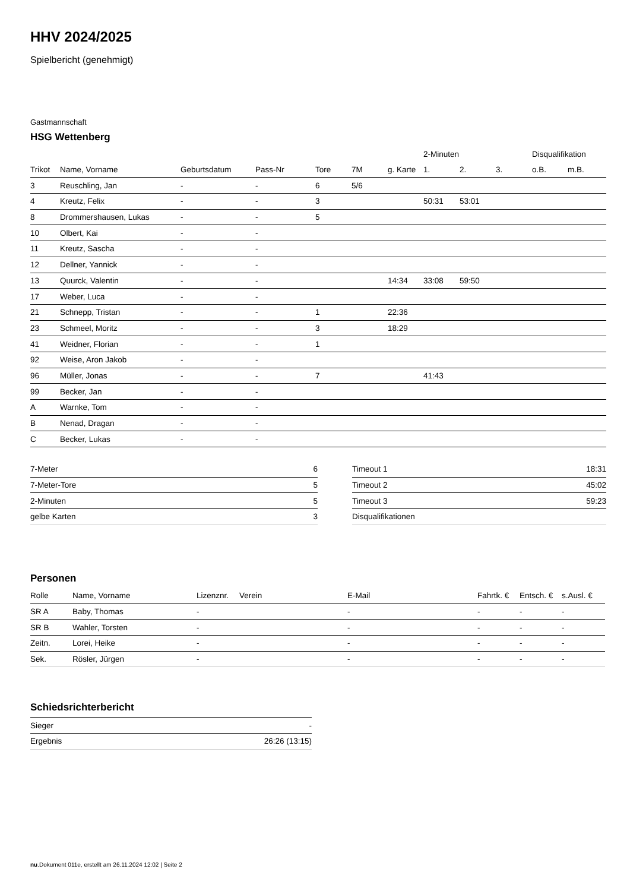HHV 2024/2025
Spielbericht (genehmigt)
Gastmannschaft
HSG Wettenberg
| | | | | | | | 2-Minuten | | | Disqualifikation | |
| --- | --- | --- | --- | --- | --- | --- | --- | --- | --- | --- | --- |
| Trikot | Name, Vorname | Geburtsdatum | Pass-Nr | Tore | 7M | g. Karte | 1. | 2. | 3. | o.B. | m.B. |
| 3 | Reuschling, Jan | - | - | 6 | 5/6 | | | | | | |
| 4 | Kreutz, Felix | - | - | 3 | | | 50:31 | 53:01 | | | |
| 8 | Drommershausen, Lukas | - | - | 5 | | | | | | | |
| 10 | Olbert, Kai | - | - | | | | | | | | |
| 11 | Kreutz, Sascha | - | - | | | | | | | | |
| 12 | Dellner, Yannick | - | - | | | | | | | | |
| 13 | Quurck, Valentin | - | - | | | 14:34 | 33:08 | 59:50 | | | |
| 17 | Weber, Luca | - | - | | | | | | | | |
| 21 | Schnepp, Tristan | - | - | 1 | | 22:36 | | | | | |
| 23 | Schmeel, Moritz | - | - | 3 | | 18:29 | | | | | |
| 41 | Weidner, Florian | - | - | 1 | | | | | | | |
| 92 | Weise, Aron Jakob | - | - | | | | | | | | |
| 96 | Müller, Jonas | - | - | 7 | | | 41:43 | | | | |
| 99 | Becker, Jan | - | - | | | | | | | | |
| A | Warnke, Tom | - | - | | | | | | | | |
| B | Nenad, Dragan | - | - | | | | | | | | |
| C | Becker, Lukas | - | - | | | | | | | | |
| 7-Meter | 6 |
| 7-Meter-Tore | 5 |
| 2-Minuten | 5 |
| gelbe Karten | 3 |
| Timeout 1 | 18:31 |
| Timeout 2 | 45:02 |
| Timeout 3 | 59:23 |
| Disqualifikationen | |
Personen
| Rolle | Name, Vorname | Lizenznr. | Verein | E-Mail | Fahrtk. € | Entsch. € | s.Ausl. € |
| --- | --- | --- | --- | --- | --- | --- | --- |
| SR A | Baby, Thomas | - | | - | - | - | - |
| SR B | Wahler, Torsten | - | | - | - | - | - |
| Zeitn. | Lorei, Heike | - | | - | - | - | - |
| Sek. | Rösler, Jürgen | - | | - | - | - | - |
Schiedsrichterbericht
| Sieger | - |
| Ergebnis | 26:26 (13:15) |
nu.Dokument 011e, erstellt am 26.11.2024 12:02 | Seite 2